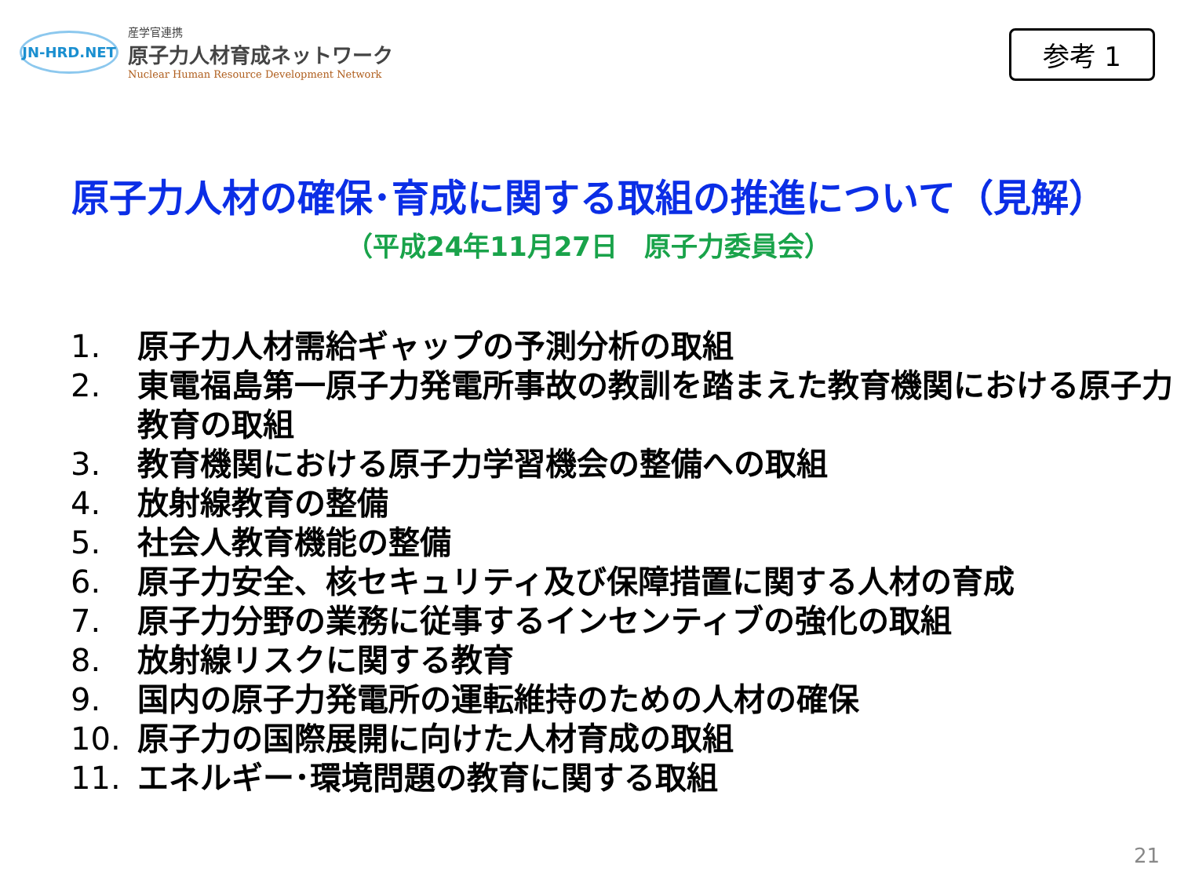JN-HRD.NET
産学官連携
原子力人材育成ネットワーク
Nuclear Human Resource Development Network
参考 1
原子力人材の確保･育成に関する取組の推進について（見解）
（平成24年11月27日　原子力委員会）
1. 原子力人材需給ギャップの予測分析の取組
2. 東電福島第一原子力発電所事故の教訓を踏まえた教育機関における原子力教育の取組
3. 教育機関における原子力学習機会の整備への取組
4. 放射線教育の整備
5. 社会人教育機能の整備
6. 原子力安全、核セキュリティ及び保障措置に関する人材の育成
7. 原子力分野の業務に従事するインセンティブの強化の取組
8. 放射線リスクに関する教育
9. 国内の原子力発電所の運転維持のための人材の確保
10. 原子力の国際展開に向けた人材育成の取組
11. エネルギー･環境問題の教育に関する取組
21